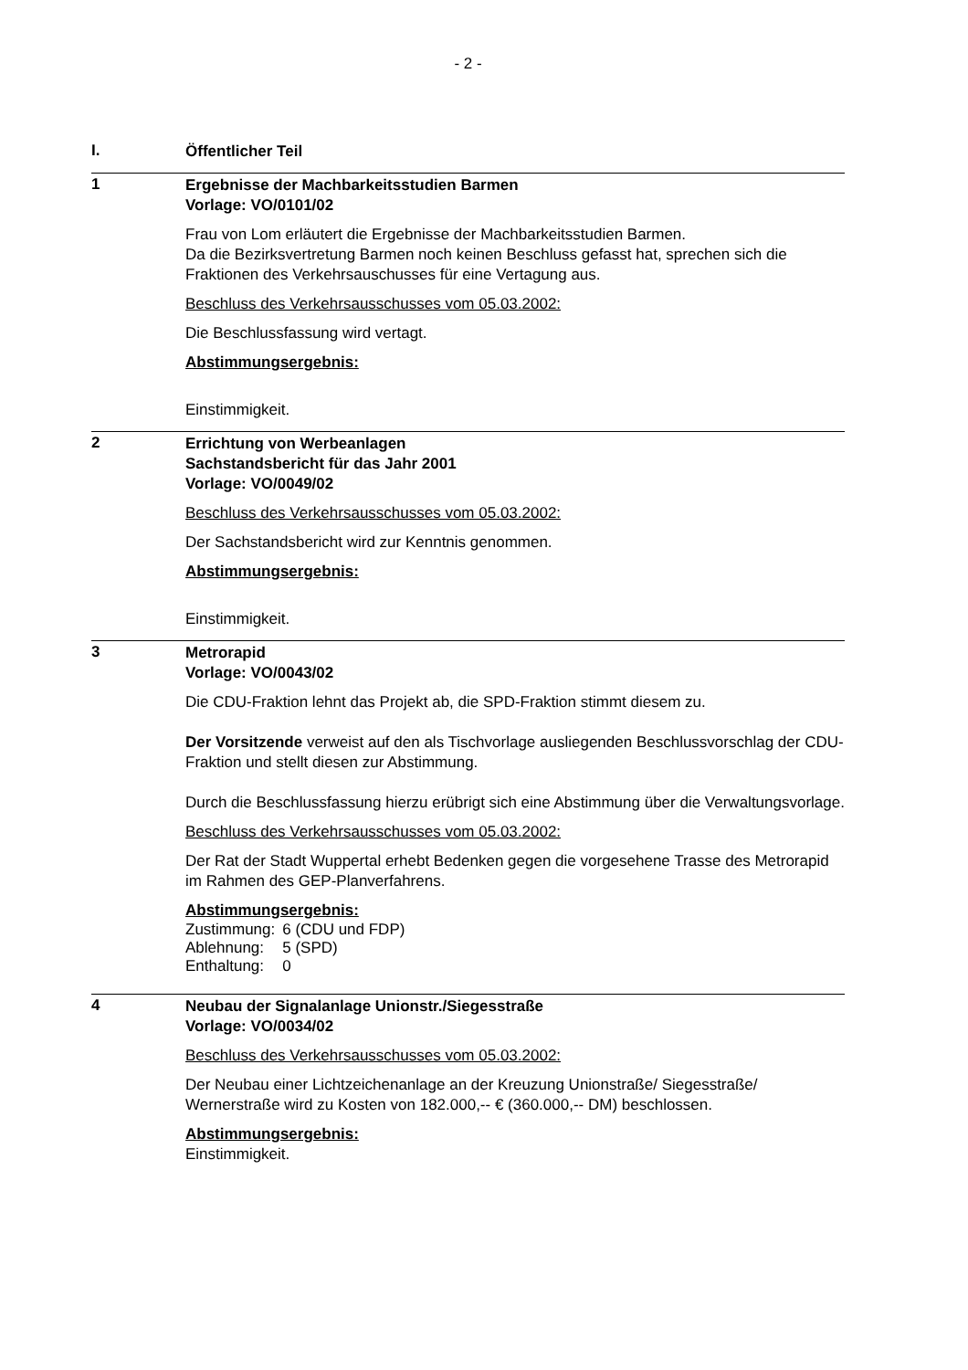- 2 -
I.
Öffentlicher Teil
1
Ergebnisse der Machbarkeitsstudien Barmen
Vorlage: VO/0101/02
Frau von Lom erläutert die Ergebnisse der Machbarkeitsstudien Barmen.
Da die Bezirksvertretung Barmen noch keinen Beschluss gefasst hat, sprechen sich die Fraktionen des Verkehrsauschusses für eine Vertagung aus.
Beschluss des Verkehrsausschusses vom 05.03.2002:
Die Beschlussfassung wird vertagt.
Abstimmungsergebnis:
Einstimmigkeit.
2
Errichtung von Werbeanlagen
Sachstandsbericht für das Jahr 2001
Vorlage: VO/0049/02
Beschluss des Verkehrsausschusses vom 05.03.2002:
Der Sachstandsbericht wird zur Kenntnis genommen.
Abstimmungsergebnis:
Einstimmigkeit.
3
Metrorapid
Vorlage: VO/0043/02
Die CDU-Fraktion lehnt das Projekt ab, die SPD-Fraktion stimmt diesem zu.
Der Vorsitzende verweist auf den als Tischvorlage ausliegenden Beschlussvorschlag der CDU-Fraktion und stellt diesen zur Abstimmung.
Durch die Beschlussfassung hierzu erübrigt sich eine Abstimmung über die Verwaltungsvorlage.
Beschluss des Verkehrsausschusses vom 05.03.2002:
Der Rat der Stadt Wuppertal erhebt Bedenken gegen die vorgesehene Trasse des Metrorapid im Rahmen des GEP-Planverfahrens.
Abstimmungsergebnis:
| Zustimmung: | 6 (CDU und FDP) |
| Ablehnung: | 5 (SPD) |
| Enthaltung: | 0 |
4
Neubau der Signalanlage Unionstr./Siegesstraße
Vorlage: VO/0034/02
Beschluss des Verkehrsausschusses vom 05.03.2002:
Der Neubau einer Lichtzeichenanlage an der Kreuzung Unionstraße/ Siegesstraße/ Wernerstraße wird zu Kosten von 182.000,-- € (360.000,-- DM) beschlossen.
Abstimmungsergebnis:
Einstimmigkeit.